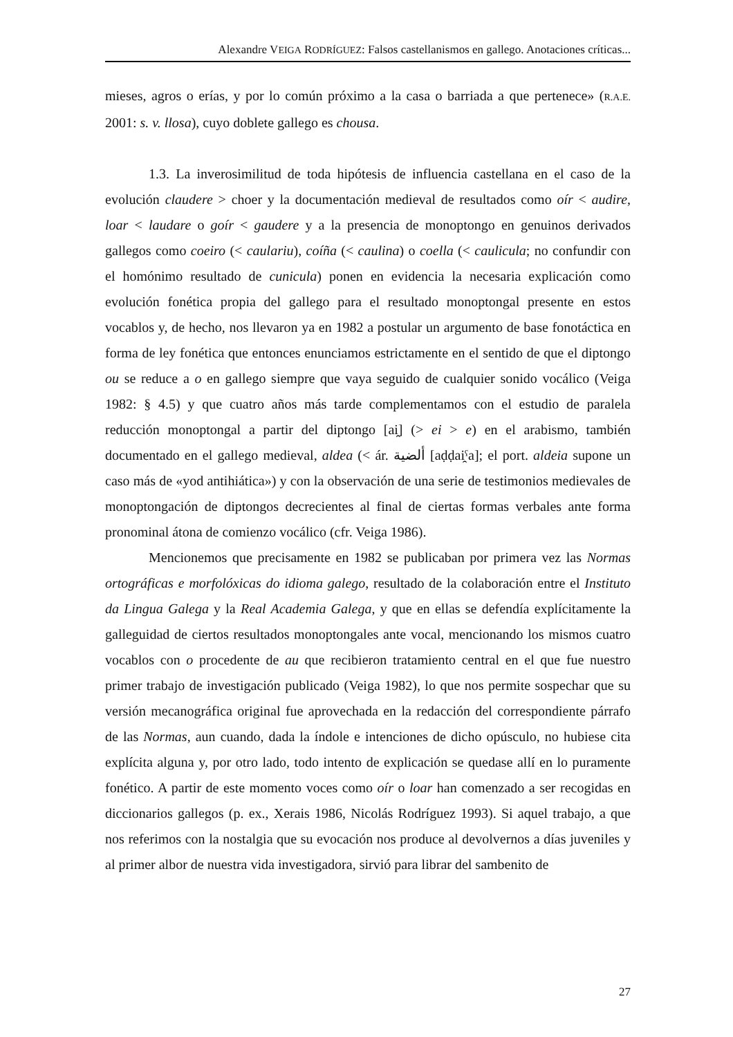Alexandre VEIGA RODRÍGUEZ: Falsos castellanismos en gallego. Anotaciones críticas...
mieses, agros o erías, y por lo común próximo a la casa o barriada a que pertenece» (R.A.E. 2001: s. v. llosa), cuyo doblete gallego es chousa.
1.3. La inverosimilitud de toda hipótesis de influencia castellana en el caso de la evolución claudere > choer y la documentación medieval de resultados como oír < audire, loar < laudare o goír < gaudere y a la presencia de monoptongo en genuinos derivados gallegos como coeiro (< caulariu), coíña (< caulina) o coella (< caulicula; no confundir con el homónimo resultado de cunicula) ponen en evidencia la necesaria explicación como evolución fonética propia del gallego para el resultado monoptongal presente en estos vocablos y, de hecho, nos llevaron ya en 1982 a postular un argumento de base fonotáctica en forma de ley fonética que entonces enunciamos estrictamente en el sentido de que el diptongo ou se reduce a o en gallego siempre que vaya seguido de cualquier sonido vocálico (Veiga 1982: § 4.5) y que cuatro años más tarde complementamos con el estudio de paralela reducción monoptongal a partir del diptongo [ai̯] (> ei > e) en el arabismo, también documentado en el gallego medieval, aldea (< ár. ألضية [aḍḍai̯ˤa]; el port. aldeia supone un caso más de «yod antihiática») y con la observación de una serie de testimonios medievales de monoptongación de diptongos decrecientes al final de ciertas formas verbales ante forma pronominal átona de comienzo vocálico (cfr. Veiga 1986).
Mencionemos que precisamente en 1982 se publicaban por primera vez las Normas ortográficas e morfolóxicas do idioma galego, resultado de la colaboración entre el Instituto da Lingua Galega y la Real Academia Galega, y que en ellas se defendía explícitamente la galleguidad de ciertos resultados monoptongales ante vocal, mencionando los mismos cuatro vocablos con o procedente de au que recibieron tratamiento central en el que fue nuestro primer trabajo de investigación publicado (Veiga 1982), lo que nos permite sospechar que su versión mecanográfica original fue aprovechada en la redacción del correspondiente párrafo de las Normas, aun cuando, dada la índole e intenciones de dicho opúsculo, no hubiese cita explícita alguna y, por otro lado, todo intento de explicación se quedase allí en lo puramente fonético. A partir de este momento voces como oír o loar han comenzado a ser recogidas en diccionarios gallegos (p. ex., Xerais 1986, Nicolás Rodríguez 1993). Si aquel trabajo, a que nos referimos con la nostalgia que su evocación nos produce al devolvernos a días juveniles y al primer albor de nuestra vida investigadora, sirvió para librar del sambenito de
27